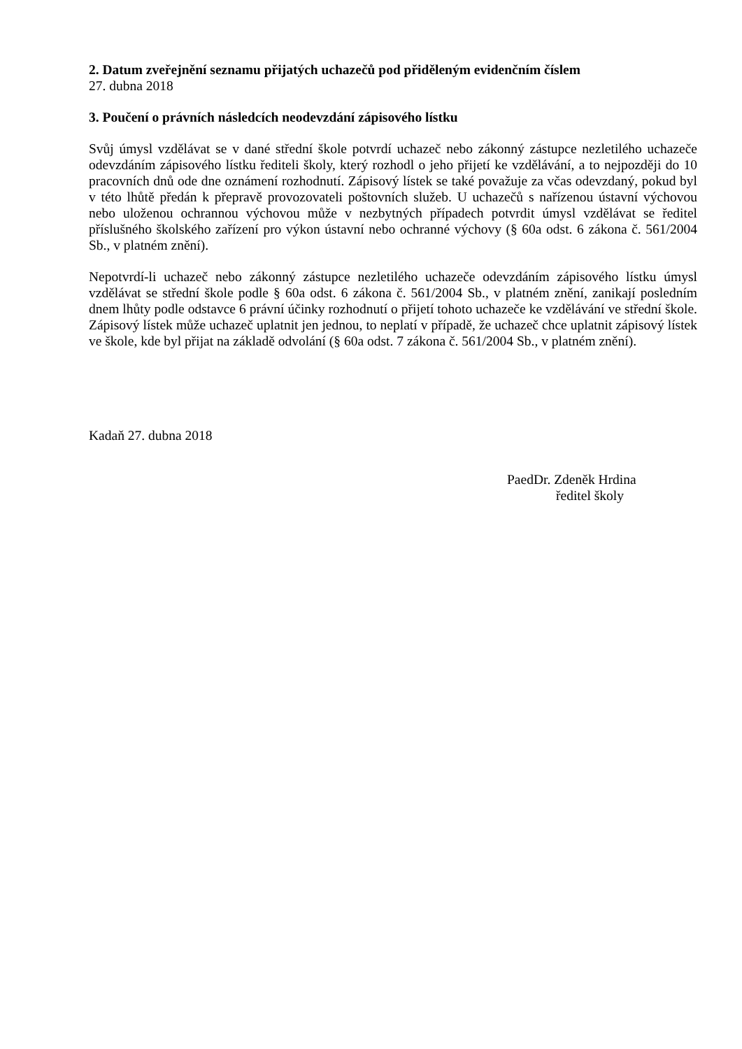2. Datum zveřejnění seznamu přijatých uchazečů pod přiděleným evidenčním číslem
27. dubna 2018
3. Poučení o právních následcích neodevzdání zápisového lístku
Svůj úmysl vzdělávat se v dané střední škole potvrdí uchazeč nebo zákonný zástupce nezletilého uchazeče odevzdáním zápisového lístku řediteli školy, který rozhodl o jeho přijetí ke vzdělávání, a to nejpozději do 10 pracovních dnů ode dne oznámení rozhodnutí. Zápisový lístek se také považuje za včas odevzdaný, pokud byl v této lhůtě předán k přepravě provozovateli poštovních služeb. U uchazečů s nařízenou ústavní výchovou nebo uloženou ochrannou výchovou může v nezbytných případech potvrdit úmysl vzdělávat se ředitel příslušného školského zařízení pro výkon ústavní nebo ochranné výchovy (§ 60a odst. 6 zákona č. 561/2004 Sb., v platném znění).
Nepotvrdí-li uchazeč nebo zákonný zástupce nezletilého uchazeče odevzdáním zápisového lístku úmysl vzdělávat se střední škole podle § 60a odst. 6 zákona č. 561/2004 Sb., v platném znění, zanikají posledním dnem lhůty podle odstavce 6 právní účinky rozhodnutí o přijetí tohoto uchazeče ke vzdělávání ve střední škole. Zápisový lístek může uchazeč uplatnit jen jednou, to neplatí v případě, že uchazeč chce uplatnit zápisový lístek ve škole, kde byl přijat na základě odvolání (§ 60a odst. 7 zákona č. 561/2004 Sb., v platném znění).
Kadaň 27. dubna 2018
PaedDr. Zdeněk Hrdina
ředitel školy